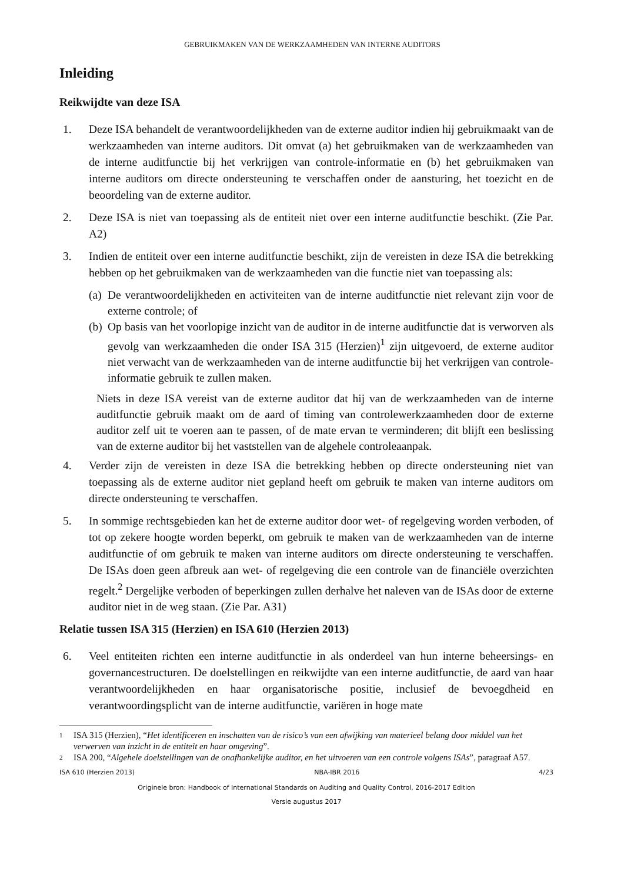GEBRUIKMAKEN VAN DE WERKZAAMHEDEN VAN INTERNE AUDITORS
Inleiding
Reikwijdte van deze ISA
1. Deze ISA behandelt de verantwoordelijkheden van de externe auditor indien hij gebruikmaakt van de werkzaamheden van interne auditors. Dit omvat (a) het gebruikmaken van de werkzaamheden van de interne auditfunctie bij het verkrijgen van controle-informatie en (b) het gebruikmaken van interne auditors om directe ondersteuning te verschaffen onder de aansturing, het toezicht en de beoordeling van de externe auditor.
2. Deze ISA is niet van toepassing als de entiteit niet over een interne auditfunctie beschikt. (Zie Par. A2)
3. Indien de entiteit over een interne auditfunctie beschikt, zijn de vereisten in deze ISA die betrekking hebben op het gebruikmaken van de werkzaamheden van die functie niet van toepassing als:
(a)
De verantwoordelijkheden en activiteiten van de interne auditfunctie niet relevant zijn voor de externe controle; of
(b)
Op basis van het voorlopige inzicht van de auditor in de interne auditfunctie dat is verworven als gevolg van werkzaamheden die onder ISA 315 (Herzien)<sup>1</sup> zijn uitgevoerd, de externe auditor niet verwacht van de werkzaamheden van de interne auditfunctie bij het verkrijgen van controle-informatie gebruik te zullen maken.
Niets in deze ISA vereist van de externe auditor dat hij van de werkzaamheden van de interne auditfunctie gebruik maakt om de aard of timing van controlewerkzaamheden door de externe auditor zelf uit te voeren aan te passen, of de mate ervan te verminderen; dit blijft een beslissing van de externe auditor bij het vaststellen van de algehele controleaanpak.
4. Verder zijn de vereisten in deze ISA die betrekking hebben op directe ondersteuning niet van toepassing als de externe auditor niet gepland heeft om gebruik te maken van interne auditors om directe ondersteuning te verschaffen.
5. In sommige rechtsgebieden kan het de externe auditor door wet- of regelgeving worden verboden, of tot op zekere hoogte worden beperkt, om gebruik te maken van de werkzaamheden van de interne auditfunctie of om gebruik te maken van interne auditors om directe ondersteuning te verschaffen. De ISAs doen geen afbreuk aan wet- of regelgeving die een controle van de financiële overzichten regelt.<sup>2</sup> Dergelijke verboden of beperkingen zullen derhalve het naleven van de ISAs door de externe auditor niet in de weg staan. (Zie Par. A31)
Relatie tussen ISA 315 (Herzien) en ISA 610 (Herzien 2013)
6. Veel entiteiten richten een interne auditfunctie in als onderdeel van hun interne beheersings- en governancestructuren. De doelstellingen en reikwijdte van een interne auditfunctie, de aard van haar verantwoordelijkheden en haar organisatorische positie, inclusief de bevoegdheid en verantwoordingsplicht van de interne auditfunctie, variëren in hoge mate
1
ISA 315 (Herzien), “Het identificeren en inschatten van de risico’s van een afwijking van materieel belang door middel van het verwerven van inzicht in de entiteit en haar omgeving”.
2
ISA 200, “Algehele doelstellingen van de onafhankelijke auditor, en het uitvoeren van een controle volgens ISAs”, paragraaf A57.
ISA 610 (Herzien 2013) NBA-IBR 2016 4/23
Originele bron: Handbook of International Standards on Auditing and Quality Control, 2016-2017 Edition
Versie augustus 2017